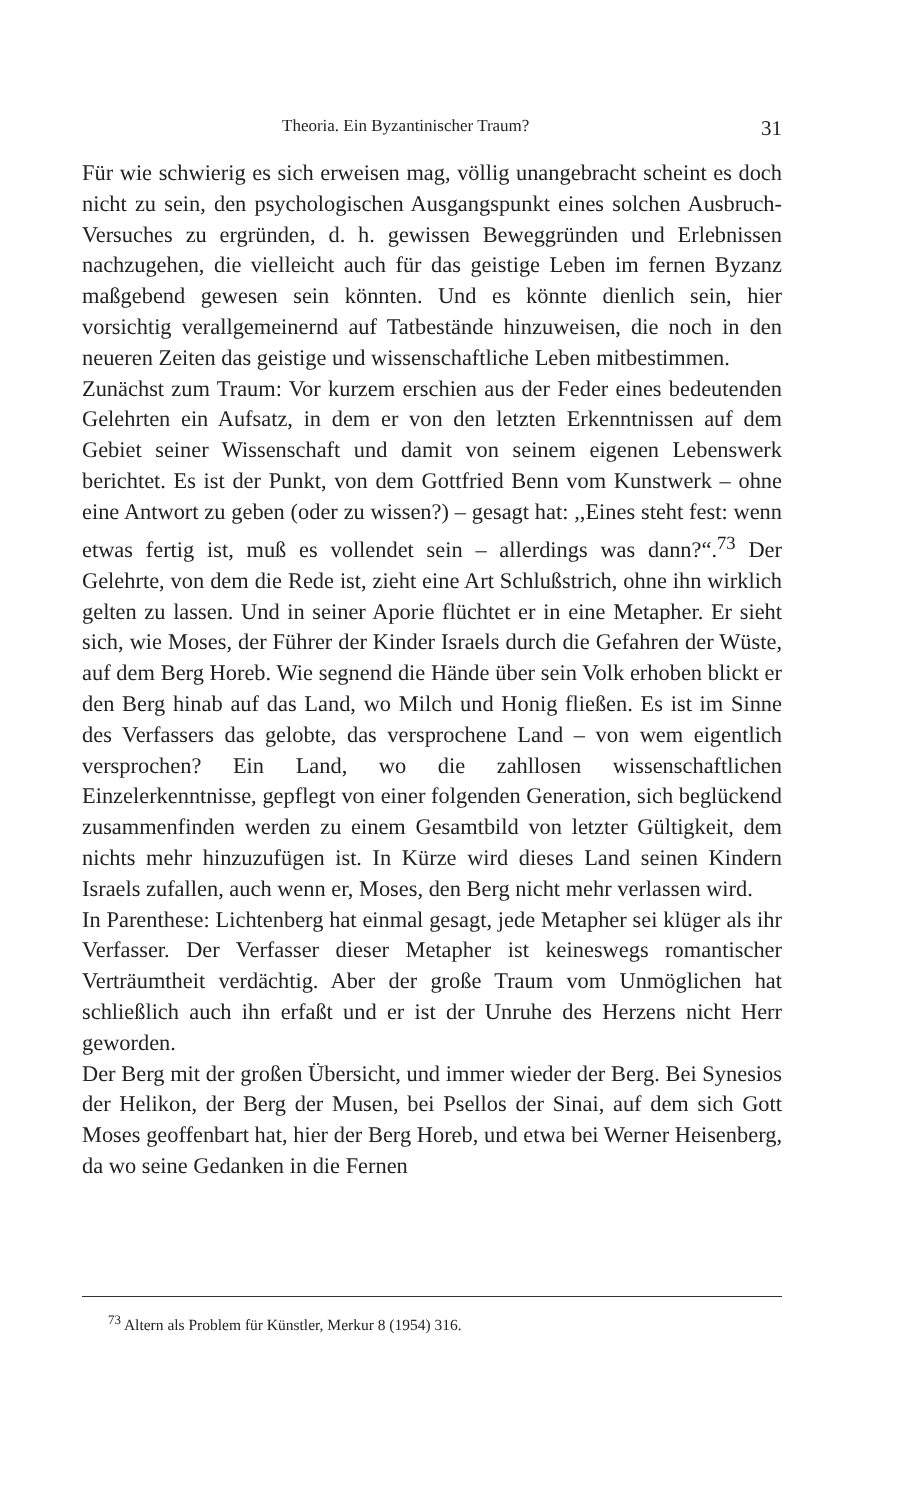Theoria. Ein Byzantinischer Traum? 31
Für wie schwierig es sich erweisen mag, völlig unangebracht scheint es doch nicht zu sein, den psychologischen Ausgangspunkt eines solchen Ausbruch-Versuches zu ergründen, d. h. gewissen Beweggründen und Erlebnissen nachzugehen, die vielleicht auch für das geistige Leben im fernen Byzanz maßgebend gewesen sein könnten. Und es könnte dienlich sein, hier vorsichtig verallgemeinernd auf Tatbestände hinzuweisen, die noch in den neueren Zeiten das geistige und wissenschaftliche Leben mitbestimmen.
Zunächst zum Traum: Vor kurzem erschien aus der Feder eines bedeutenden Gelehrten ein Aufsatz, in dem er von den letzten Erkenntnissen auf dem Gebiet seiner Wissenschaft und damit von seinem eigenen Lebenswerk berichtet. Es ist der Punkt, von dem Gottfried Benn vom Kunstwerk – ohne eine Antwort zu geben (oder zu wissen?) – gesagt hat: ,,Eines steht fest: wenn etwas fertig ist, muß es vollendet sein – allerdings was dann?“.<sup>73</sup> Der Gelehrte, von dem die Rede ist, zieht eine Art Schlußstrich, ohne ihn wirklich gelten zu lassen. Und in seiner Aporie flüchtet er in eine Metapher. Er sieht sich, wie Moses, der Führer der Kinder Israels durch die Gefahren der Wüste, auf dem Berg Horeb. Wie segnend die Hände über sein Volk erhoben blickt er den Berg hinab auf das Land, wo Milch und Honig fließen. Es ist im Sinne des Verfassers das gelobte, das versprochene Land – von wem eigentlich versprochen? Ein Land, wo die zahllosen wissenschaftlichen Einzelerkenntnisse, gepflegt von einer folgenden Generation, sich beglückend zusammenfinden werden zu einem Gesamtbild von letzter Gültigkeit, dem nichts mehr hinzuzufügen ist. In Kürze wird dieses Land seinen Kindern Israels zufallen, auch wenn er, Moses, den Berg nicht mehr verlassen wird.
In Parenthese: Lichtenberg hat einmal gesagt, jede Metapher sei klüger als ihr Verfasser. Der Verfasser dieser Metapher ist keineswegs romantischer Verträumtheit verdächtig. Aber der große Traum vom Unmöglichen hat schließlich auch ihn erfaßt und er ist der Unruhe des Herzens nicht Herr geworden.
Der Berg mit der großen Übersicht, und immer wieder der Berg. Bei Synesios der Helikon, der Berg der Musen, bei Psellos der Sinai, auf dem sich Gott Moses geoffenbart hat, hier der Berg Horeb, und etwa bei Werner Heisenberg, da wo seine Gedanken in die Fernen
<sup>73</sup> Altern als Problem für Künstler, Merkur 8 (1954) 316.